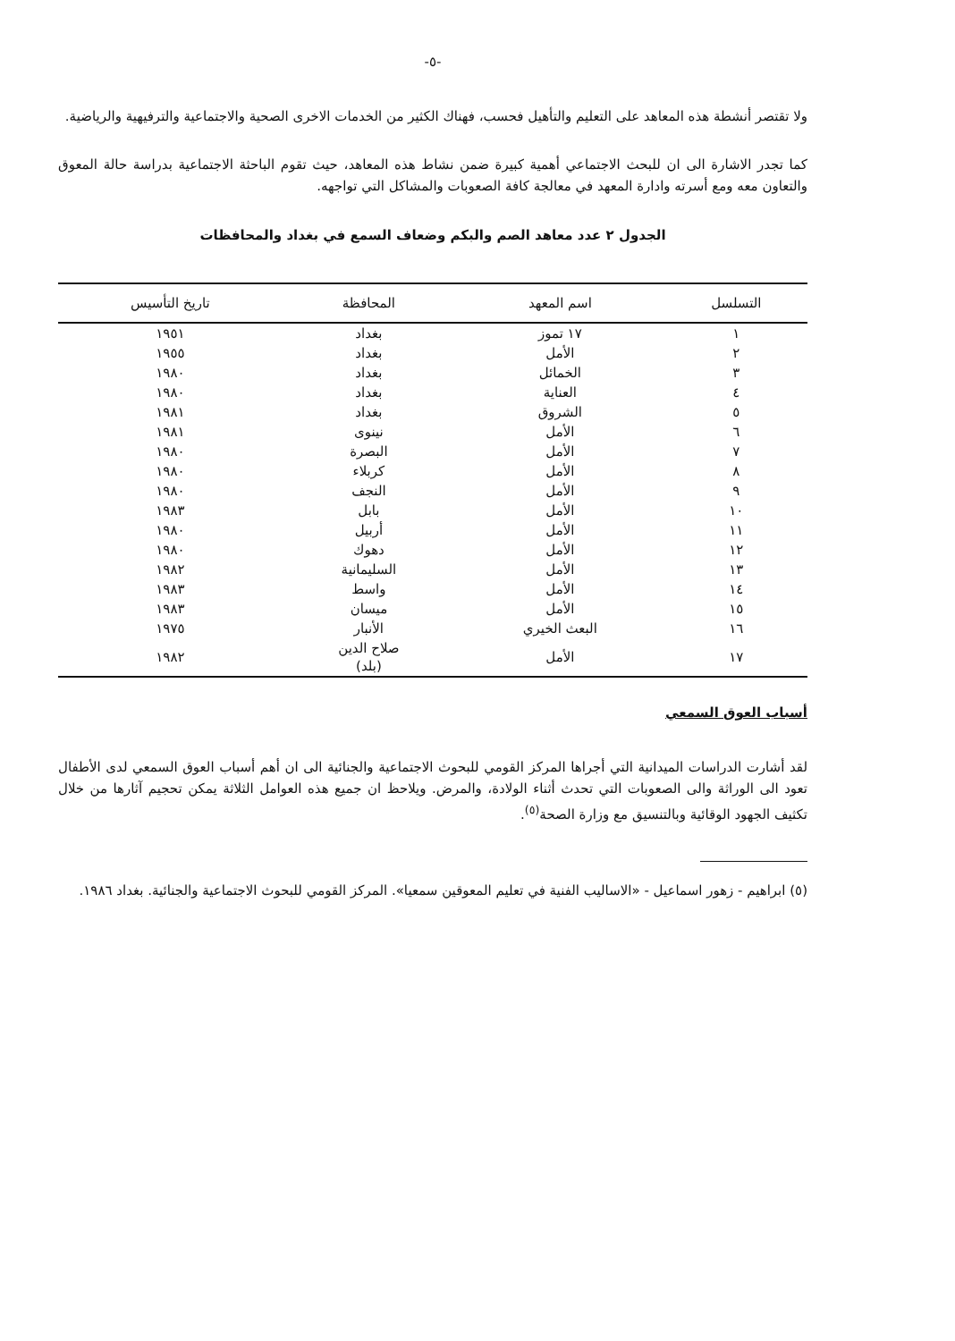-٥-
ولا تقتصر أنشطة هذه المعاهد على التعليم والتأهيل فحسب، فهناك الكثير من الخدمات الاخرى الصحية والاجتماعية والترفيهية والرياضية.
كما تجدر الاشارة الى ان للبحث الاجتماعي أهمية كبيرة ضمن نشاط هذه المعاهد، حيث تقوم الباحثة الاجتماعية بدراسة حالة المعوق والتعاون معه ومع أسرته وادارة المعهد في معالجة كافة الصعوبات والمشاكل التي تواجهه.
الجدول ٢ عدد معاهد الصم والبكم وضعاف السمع في بغداد والمحافظات
| التسلسل | اسم المعهد | المحافظة | تاريخ التأسيس |
| --- | --- | --- | --- |
| ١ | ١٧ تموز | بغداد | ١٩٥١ |
| ٢ | الأمل | بغداد | ١٩٥٥ |
| ٣ | الخمائل | بغداد | ١٩٨٠ |
| ٤ | العناية | بغداد | ١٩٨٠ |
| ٥ | الشروق | بغداد | ١٩٨١ |
| ٦ | الأمل | نينوى | ١٩٨١ |
| ٧ | الأمل | البصرة | ١٩٨٠ |
| ٨ | الأمل | كربلاء | ١٩٨٠ |
| ٩ | الأمل | النجف | ١٩٨٠ |
| ١٠ | الأمل | بابل | ١٩٨٣ |
| ١١ | الأمل | أربيل | ١٩٨٠ |
| ١٢ | الأمل | دهوك | ١٩٨٠ |
| ١٣ | الأمل | السليمانية | ١٩٨٢ |
| ١٤ | الأمل | واسط | ١٩٨٣ |
| ١٥ | الأمل | ميسان | ١٩٨٣ |
| ١٦ | البعث الخيري | الأنبار | ١٩٧٥ |
| ١٧ | الأمل | صلاح الدين (بلد) | ١٩٨٢ |
أسباب العوق السمعي
لقد أشارت الدراسات الميدانية التي أجراها المركز القومي للبحوث الاجتماعية والجنائية الى ان أهم أسباب العوق السمعي لدى الأطفال تعود الى الوراثة والى الصعوبات التي تحدث أثناء الولادة، والمرض. ويلاحظ ان جميع هذه العوامل الثلاثة يمكن تحجيم آثارها من خلال تكثيف الجهود الوقائية وبالتنسيق مع وزارة الصحة<sup>(٥)</sup>.
(٥) ابراهيم - زهور اسماعيل - «الاساليب الفنية في تعليم المعوقين سمعيا». المركز القومي للبحوث الاجتماعية والجنائية. بغداد ١٩٨٦.